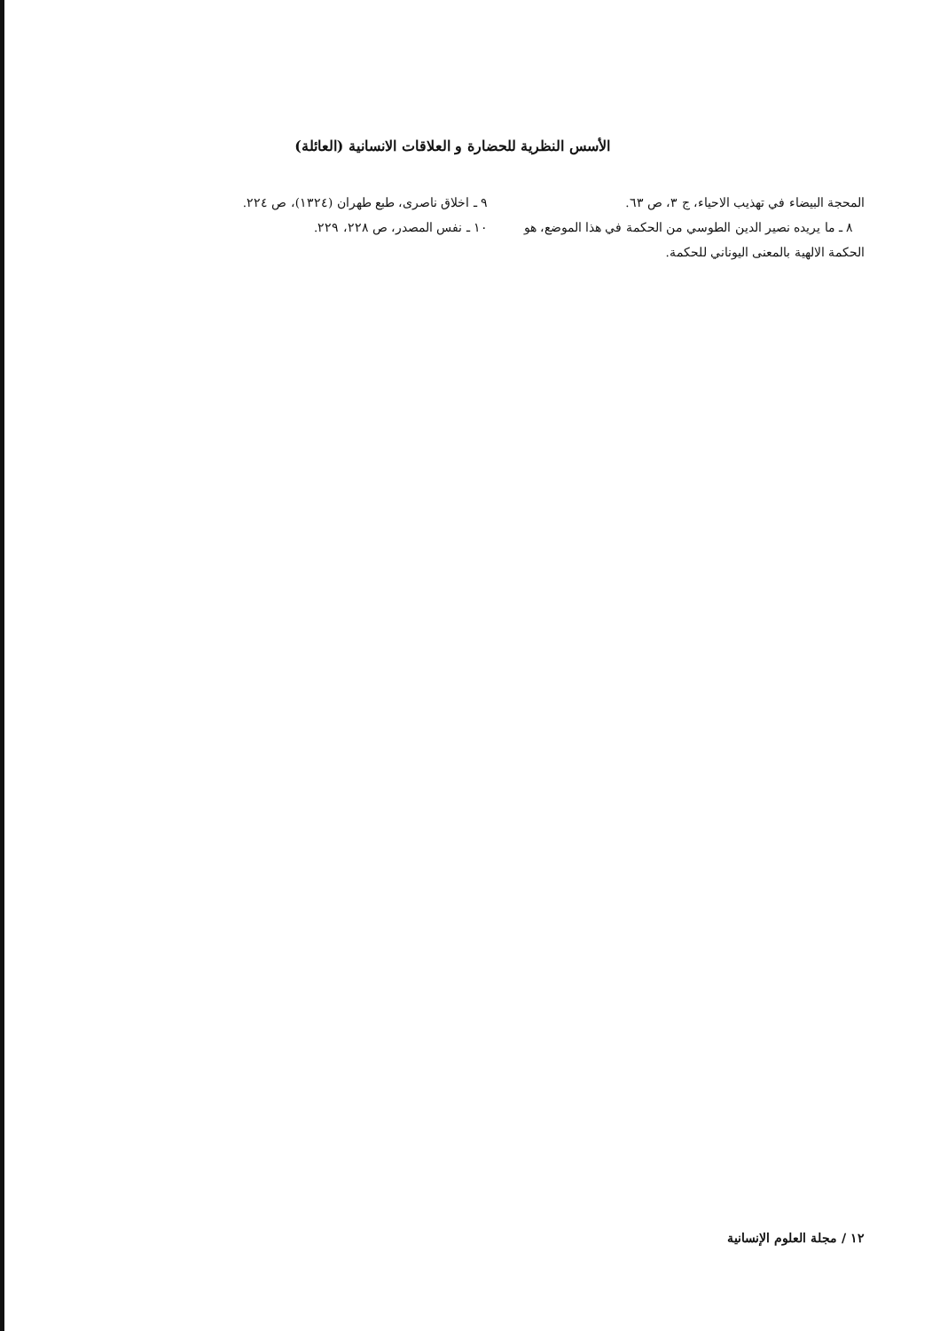الأسس النظرية للحضارة و العلاقات الانسانية (العائلة)
المحجة البيضاء في تهذيب الاحياء، ج ٣، ص ٦٣.
٨ ـ ما يريده نصير الدين الطوسي من الحكمة في هذا الموضع، هو الحكمة الالهية بالمعنى اليوناني للحكمة.
٩ ـ اخلاق ناصرى، طبع طهران (١٣٢٤)، ص ٢٢٤.
١٠ ـ نفس المصدر، ص ٢٢٨، ٢٢٩.
١٢ / مجلة العلوم الإنسانية